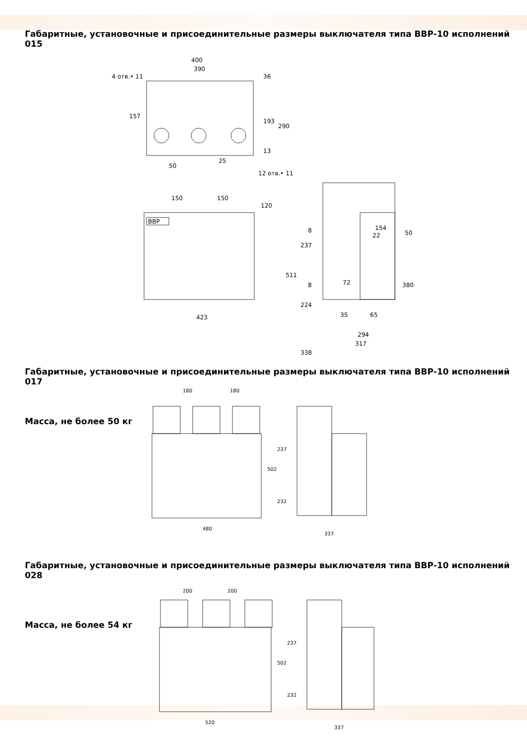Габаритные, установочные и присоединительные размеры выключателя типа ВВР-10 исполнений 015
400
390
4 отв.• 11
50
25
12 отв.• 11
36
193
290
157
13
ВВР
150
150
120
423
154
22
50
511
237
224
8
8
72
35
65
380
294
317
338
Габаритные, установочные и присоединительные размеры выключателя типа ВВР-10 исполнений 017
Масса, не более 50 кг
180
180
480
502
237
232
337
Габаритные, установочные и присоединительные размеры выключателя типа ВВР-10 исполнений 028
Масса, не более 54 кг
200
200
520
502
237
232
337